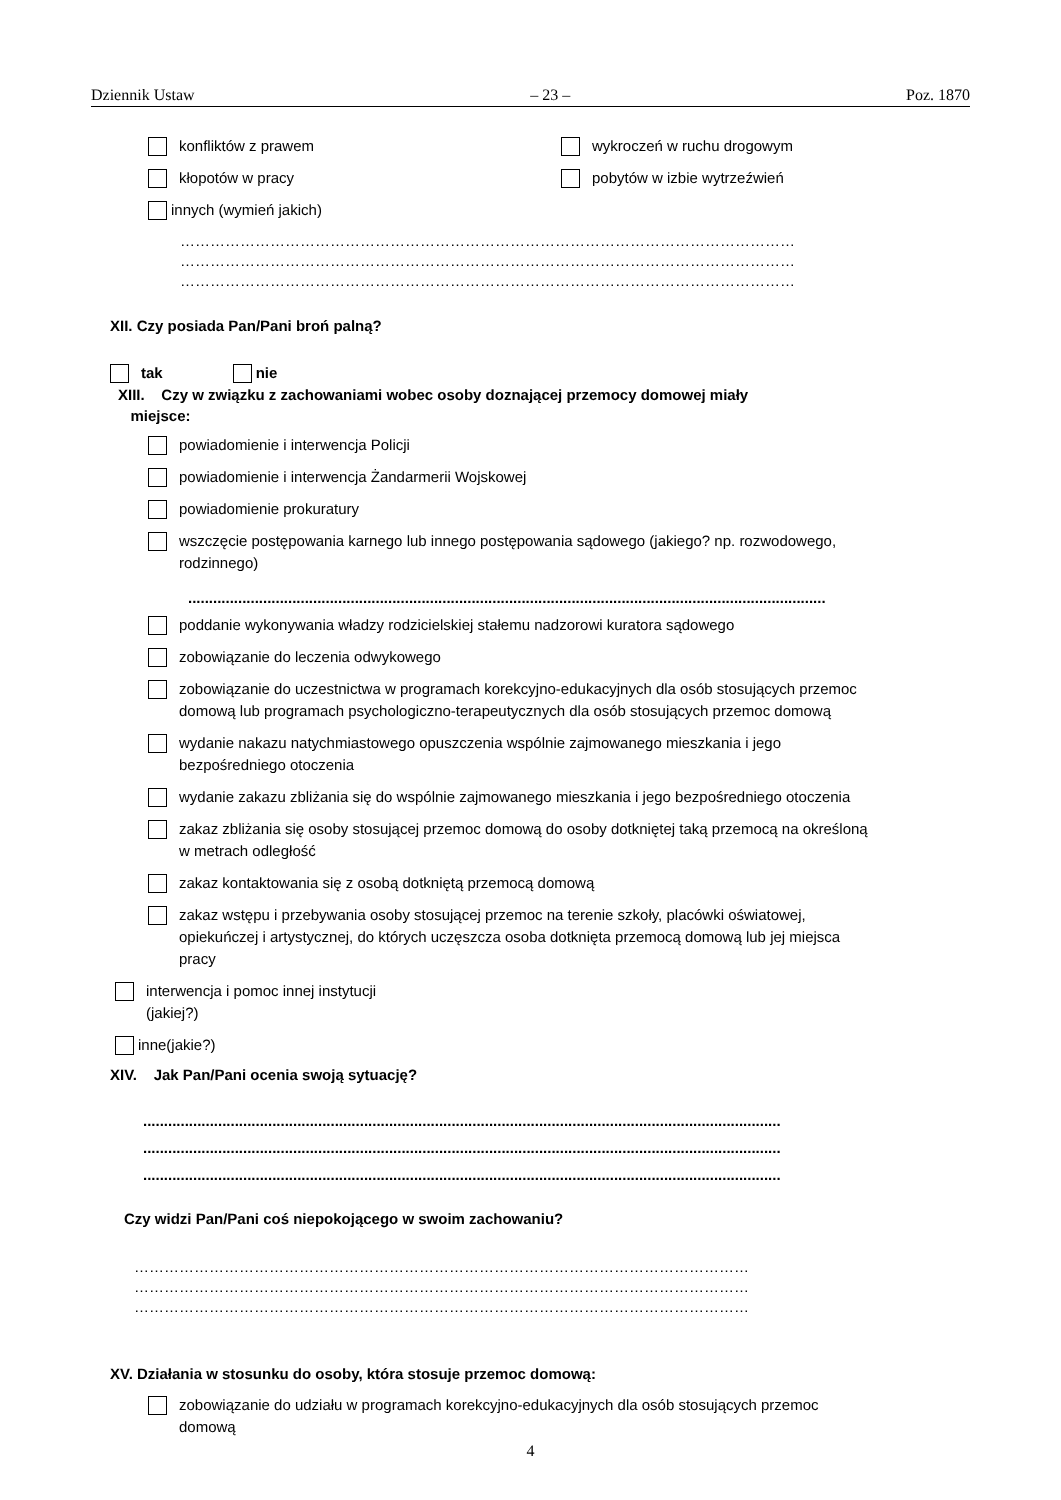Dziennik Ustaw – 23 – Poz. 1870
konfliktów z prawem
kłopotów w pracy
wykroczeń w ruchu drogowym
pobytów w izbie wytrzeźwień
innych (wymień jakich)
……………………………………………………………………………………………………………
……………………………………………………………………………………………………………
……………………………………………………………………………………………………………
XII. Czy posiada Pan/Pani broń palną?
tak nie
XIII. Czy w związku z zachowaniami wobec osoby doznającej przemocy domowej miały
miejsce:
powiadomienie i interwencja Policji
powiadomienie i interwencja Żandarmerii Wojskowej
powiadomienie prokuratury
wszczęcie postępowania karnego lub innego postępowania sądowego (jakiego? np. rozwodowego, rodzinnego)
.........................................................................................................................................................
poddanie wykonywania władzy rodzicielskiej stałemu nadzorowi kuratora sądowego
zobowiązanie do leczenia odwykowego
zobowiązanie do uczestnictwa w programach korekcyjno-edukacyjnych dla osób stosujących przemoc domową lub programach psychologiczno-terapeutycznych dla osób stosujących przemoc domową
wydanie nakazu natychmiastowego opuszczenia wspólnie zajmowanego mieszkania i jego bezpośredniego otoczenia
wydanie zakazu zbliżania się do wspólnie zajmowanego mieszkania i jego bezpośredniego otoczenia
zakaz zbliżania się osoby stosującej przemoc domową do osoby dotkniętej taką przemocą na określoną w metrach odległość
zakaz kontaktowania się z osobą dotkniętą przemocą domową
zakaz wstępu i przebywania osoby stosującej przemoc na terenie szkoły, placówki oświatowej, opiekuńczej i artystycznej, do których uczęszcza osoba dotknięta przemocą domową lub jej miejsca pracy
interwencja i pomoc innej instytucji
(jakiej?)
inne(jakie?)
XIV. Jak Pan/Pani ocenia swoją sytuację?
.........................................................................................................................................................
.........................................................................................................................................................
.........................................................................................................................................................
Czy widzi Pan/Pani coś niepokojącego w swoim zachowaniu?
……………………………………………………………………………………………………………
……………………………………………………………………………………………………………
……………………………………………………………………………………………………………
XV. Działania w stosunku do osoby, która stosuje przemoc domową:
zobowiązanie do udziału w programach korekcyjno-edukacyjnych dla osób stosujących przemoc domową
4